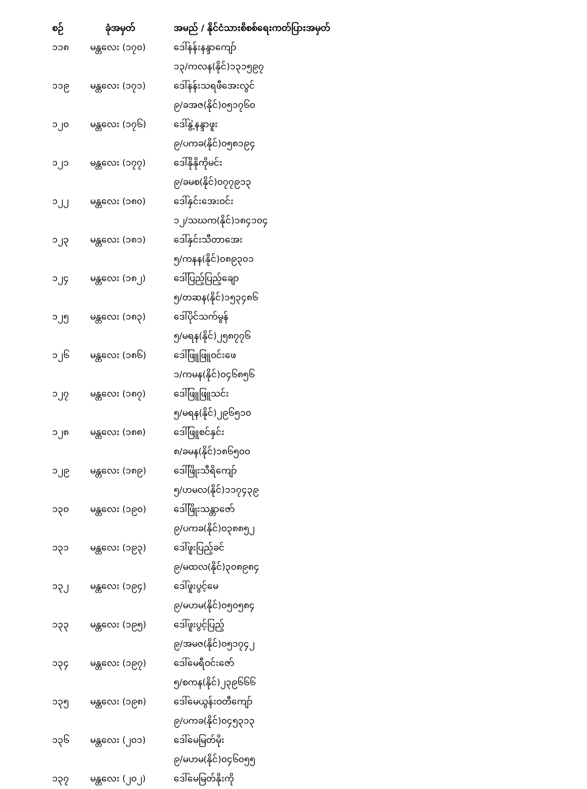| စဉ် | ခုံအမှတ် | အမည် / နိုင်ငံသားစိစစ်ရေးကတ်ပြားအမှတ် |
| --- | --- | --- |
| ၁၁၈ | မန္တလေး (၁၇၀) | ဒေါ်နန်းနန္ဒာကျော် |
| | | ၁၃/ကလန(နိုင်)၁၃၁၅၉၇ |
| ၁၁၉ | မန္တလေး (၁၇၁) | ဒေါ်နန်းသရဖီအေးလွင် |
| | | ၉/ခအဇ(နိုင်)၀၅၁၇၆၀ |
| ၁၂၀ | မန္တလေး (၁၇၆) | ဒေါ်နွဲ့နန္ဒာဖူး |
| | | ၉/ပကခ(နိုင်)၀၅၈၁၉၄ |
| ၁၂၁ | မန္တလေး (၁၇၇) | ဒေါ်နိုနိုကိုမင်း |
| | | ၉/ခမစ(နိုင်)၀၇၇၉၁၃ |
| ၁၂၂ | မန္တလေး (၁၈၀) | ဒေါ်နှင်းအေးဝင်း |
| | | ၁၂/သဃက(နိုင်)၁၈၄၁၀၄ |
| ၁၂၃ | မန္တလေး (၁၈၁) | ဒေါ်နှင်းသီတာအေး |
| | | ၅/ကနန(နိုင်)၀၈၉၃၀၁ |
| ၁၂၄ | မန္တလေး (၁၈၂) | ဒေါ်ပြည့်ပြည့်ချော |
| | | ၅/တဆန(နိုင်)၁၅၃၄၈၆ |
| ၁၂၅ | မန္တလေး (၁၈၃) | ဒေါ်ပိုင်သက်မွန် |
| | | ၅/မရန(နိုင်)၂၅၈၇၇၆ |
| ၁၂၆ | မန္တလေး (၁၈၆) | ဒေါ်ဖြူဖြူဝင်းဖေ |
| | | ၁/ကမန(နိုင်)၀၄၆၈၅၆ |
| ၁၂၇ | မန္တလေး (၁၈၇) | ဒေါ်ဖြူဖြူသင်း |
| | | ၅/မရန(နိုင်)၂၉၆၅၁၀ |
| ၁၂၈ | မန္တလေး (၁၈၈) | ဒေါ်ဖြူစင်နှင်း |
| | | ၈/ခမန(နိုင်)၁၈၆၅၀၀ |
| ၁၂၉ | မန္တလေး (၁၈၉) | ဒေါ်ဖြိုးသီရိကျော် |
| | | ၅/ဟမလ(နိုင်)၁၁၇၄၃၉ |
| ၁၃၀ | မန္တလေး (၁၉၀) | ဒေါ်ဖြိုးသန္တာဇော် |
| | | ၉/ပကခ(နိုင်)၀၃၈၈၅၂ |
| ၁၃၁ | မန္တလေး (၁၉၃) | ဒေါ်ဖူးပြည့်ခင် |
| | | ၉/မထလ(နိုင်)၃၀၈၉၈၄ |
| ၁၃၂ | မန္တလေး (၁၉၄) | ဒေါ်ဖူးပွင့်မေ |
| | | ၉/မဟမ(နိုင်)၀၅၀၅၈၄ |
| ၁၃၃ | မန္တလေး (၁၉၅) | ဒေါ်ဖူးပွင့်ပြည့် |
| | | ၉/အမဇ(နိုင်)၀၅၁၇၄၂ |
| ၁၃၄ | မန္တလေး (၁၉၇) | ဒေါ်မေရီဝင်းဇော် |
| | | ၅/စကန(နိုင်)၂၃၉၆၆၆ |
| ၁၃၅ | မန္တလေး (၁၉၈) | ဒေါ်မေယွန်းဝတီကျော် |
| | | ၉/ပကခ(နိုင်)၀၄၅၃၁၃ |
| ၁၃၆ | မန္တလေး (၂၀၁) | ဒေါ်မေမြတ်မိုး |
| | | ၉/မဟမ(နိုင်)၀၄၆၀၅၅ |
| ၁၃၇ | မန္တလေး (၂၀၂) | ဒေါ်မေမြတ်နိုးကို |